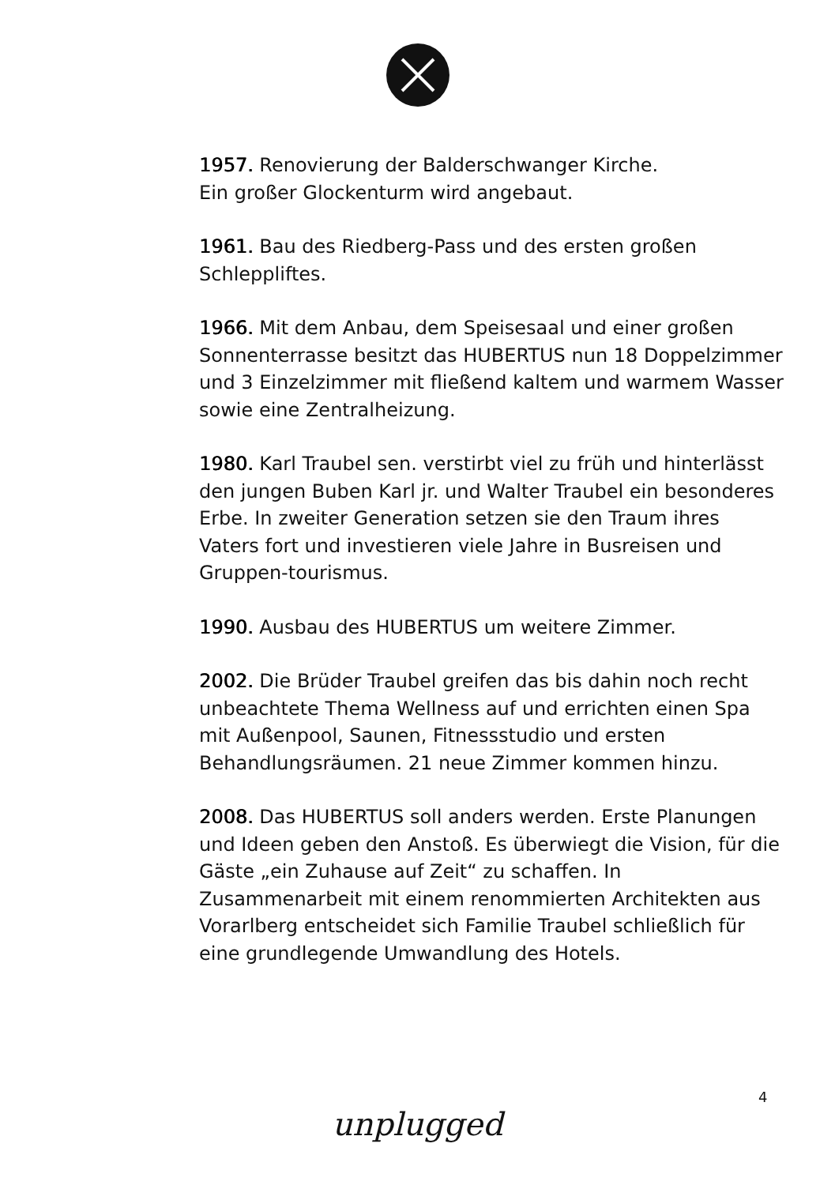1957. Renovierung der Balderschwanger Kirche.
Ein großer Glockenturm wird angebaut.
1961. Bau des Riedberg-Pass und des ersten großen Schleppliftes.
1966. Mit dem Anbau, dem Speisesaal und einer großen Sonnenterrasse besitzt das HUBERTUS nun 18 Doppelzimmer und 3 Einzelzimmer mit fließend kaltem und warmem Wasser sowie eine Zentralheizung.
1980. Karl Traubel sen. verstirbt viel zu früh und hinterlässt den jungen Buben Karl jr. und Walter Traubel ein besonderes Erbe. In zweiter Generation setzen sie den Traum ihres Vaters fort und investieren viele Jahre in Busreisen und Gruppen-tourismus.
1990. Ausbau des HUBERTUS um weitere Zimmer.
2002. Die Brüder Traubel greifen das bis dahin noch recht unbeachtete Thema Wellness auf und errichten einen Spa mit Außenpool, Saunen, Fitnessstudio und ersten Behandlungsräumen. 21 neue Zimmer kommen hinzu.
2008. Das HUBERTUS soll anders werden. Erste Planungen und Ideen geben den Anstoß. Es überwiegt die Vision, für die Gäste „ein Zuhause auf Zeit“ zu schaffen. In Zusammenarbeit mit einem renommierten Architekten aus Vorarlberg entscheidet sich Familie Traubel schließlich für eine grundlegende Umwandlung des Hotels.
4
unplugged